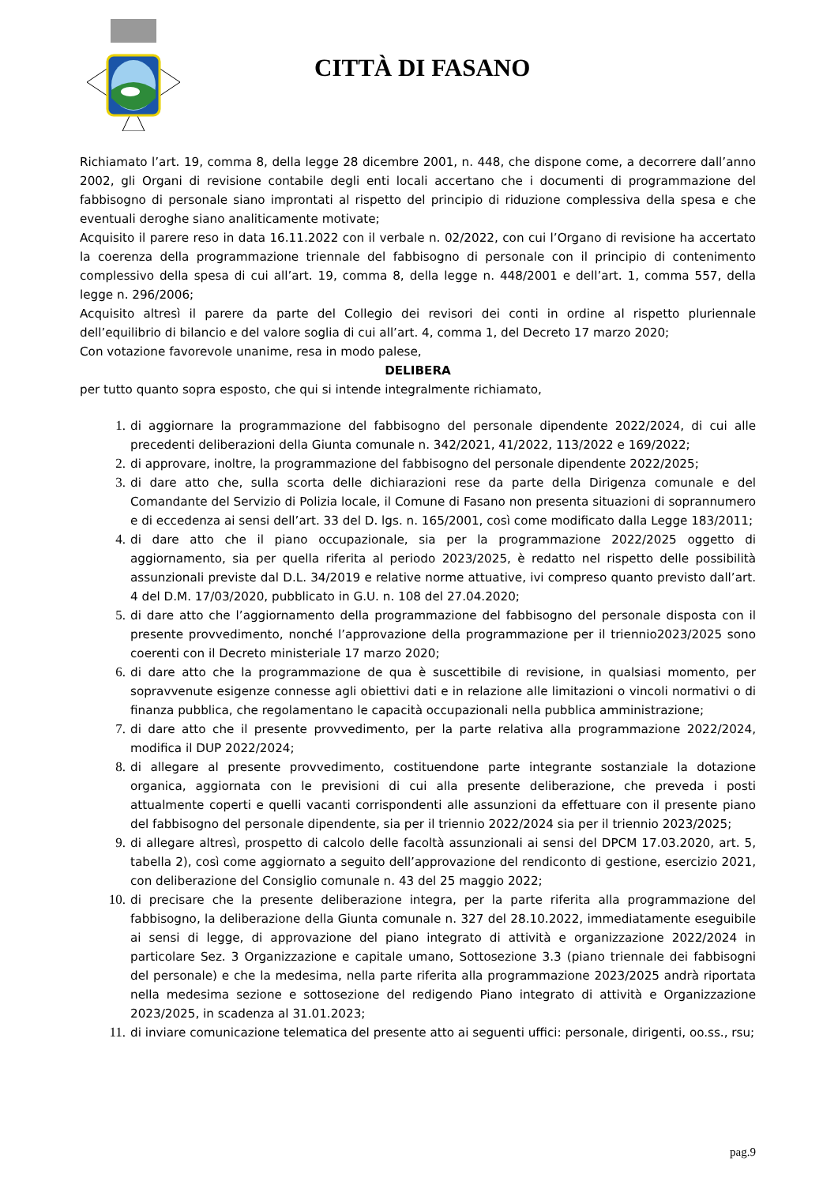CITTÀ DI FASANO
Richiamato l’art. 19, comma 8, della legge 28 dicembre 2001, n. 448, che dispone come, a decorrere dall’anno 2002, gli Organi di revisione contabile degli enti locali accertano che i documenti di programmazione del fabbisogno di personale siano improntati al rispetto del principio di riduzione complessiva della spesa e che eventuali deroghe siano analiticamente motivate;
Acquisito il parere reso in data 16.11.2022 con il verbale n. 02/2022, con cui l’Organo di revisione ha accertato la coerenza della programmazione triennale del fabbisogno di personale con il principio di contenimento complessivo della spesa di cui all’art. 19, comma 8, della legge n. 448/2001 e dell’art. 1, comma 557, della legge n. 296/2006;
Acquisito altresì il parere da parte del Collegio dei revisori dei conti in ordine al rispetto pluriennale dell’equilibrio di bilancio e del valore soglia di cui all’art. 4, comma 1, del Decreto 17 marzo 2020;
Con votazione favorevole unanime, resa in modo palese,
DELIBERA
per tutto quanto sopra esposto, che qui si intende integralmente richiamato,
1. di aggiornare la programmazione del fabbisogno del personale dipendente 2022/2024, di cui alle precedenti deliberazioni della Giunta comunale n. 342/2021, 41/2022, 113/2022 e 169/2022;
2. di approvare, inoltre, la programmazione del fabbisogno del personale dipendente 2022/2025;
3. di dare atto che, sulla scorta delle dichiarazioni rese da parte della Dirigenza comunale e del Comandante del Servizio di Polizia locale, il Comune di Fasano non presenta situazioni di soprannumero e di eccedenza ai sensi dell’art. 33 del D. lgs. n. 165/2001, così come modificato dalla Legge 183/2011;
4. di dare atto che il piano occupazionale, sia per la programmazione 2022/2025 oggetto di aggiornamento, sia per quella riferita al periodo 2023/2025, è redatto nel rispetto delle possibilità assunzionali previste dal D.L. 34/2019 e relative norme attuative, ivi compreso quanto previsto dall’art. 4 del D.M. 17/03/2020, pubblicato in G.U. n. 108 del 27.04.2020;
5. di dare atto che l’aggiornamento della programmazione del fabbisogno del personale disposta con il presente provvedimento, nonché l’approvazione della programmazione per il triennio2023/2025 sono coerenti con il Decreto ministeriale 17 marzo 2020;
6. di dare atto che la programmazione de qua è suscettibile di revisione, in qualsiasi momento, per sopravvenute esigenze connesse agli obiettivi dati e in relazione alle limitazioni o vincoli normativi o di finanza pubblica, che regolamentano le capacità occupazionali nella pubblica amministrazione;
7. di dare atto che il presente provvedimento, per la parte relativa alla programmazione 2022/2024, modifica il DUP 2022/2024;
8. di allegare al presente provvedimento, costituendone parte integrante sostanziale la dotazione organica, aggiornata con le previsioni di cui alla presente deliberazione, che preveda i posti attualmente coperti e quelli vacanti corrispondenti alle assunzioni da effettuare con il presente piano del fabbisogno del personale dipendente, sia per il triennio 2022/2024 sia per il triennio 2023/2025;
9. di allegare altresì, prospetto di calcolo delle facoltà assunzionali ai sensi del DPCM 17.03.2020, art. 5, tabella 2), così come aggiornato a seguito dell’approvazione del rendiconto di gestione, esercizio 2021, con deliberazione del Consiglio comunale n. 43 del 25 maggio 2022;
10. di precisare che la presente deliberazione integra, per la parte riferita alla programmazione del fabbisogno, la deliberazione della Giunta comunale n. 327 del 28.10.2022, immediatamente eseguibile ai sensi di legge, di approvazione del piano integrato di attività e organizzazione 2022/2024 in particolare Sez. 3 Organizzazione e capitale umano, Sottosezione 3.3 (piano triennale dei fabbisogni del personale) e che la medesima, nella parte riferita alla programmazione 2023/2025 andrà riportata nella medesima sezione e sottosezione del redigendo Piano integrato di attività e Organizzazione 2023/2025, in scadenza al 31.01.2023;
11. di inviare comunicazione telematica del presente atto ai seguenti uffici: personale, dirigenti, oo.ss., rsu;
pag.9